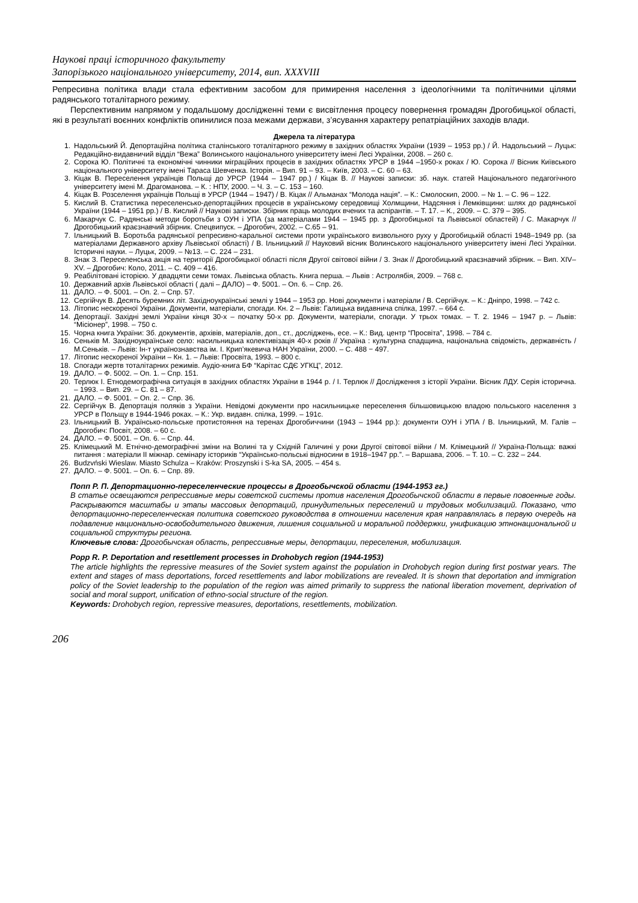Наукові праці історичного факультету
Запорізького національного університету, 2014, вип. XXXVIII
Репресивна політика влади стала ефективним засобом для примирення населення з ідеологічними та політичними цілями радянського тоталітарного режиму.
Перспективним напрямом у подальшому дослідженні теми є висвітлення процесу повернення громадян Дрогобицької області, які в результаті воєнних конфліктів опинилися поза межами держави, з’ясування характеру репатріаційних заходів влади.
Джерела та література
1. Надольський Й. Депортаційна політика сталінського тоталітарного режиму в західних областях України (1939 – 1953 рр.) / Й. Надольський – Луцьк: Редакційно-видавничий відділ “Вежа” Волинського національного університету імені Лесі Українки, 2008. – 260 с.
2. Сорока Ю. Політичні та економічні чинники міграційних процесів в західних областях УРСР в 1944 –1950-х роках / Ю. Сорока // Вісник Київського національного університету імені Тараса Шевченка. Історія. – Вип. 91 – 93. – Київ, 2003. – С. 60 – 63.
3. Кіцак В. Переселення українців Польщі до УРСР (1944 – 1947 рр.) / Кіцак В. // Наукові записки: зб. наук. статей Національного педагогічного університету імені М. Драгоманова. – К. : НПУ, 2000. – Ч. 3. – С. 153 – 160.
4. Кіцак В. Розселення українців Польщі в УРСР (1944 – 1947) / В. Кіцак // Альманах “Молода нація”. – К.: Смолоскип, 2000. – № 1. – С. 96 – 122.
5. Кислий В. Статистика переселенсько-депортаційних процесів в українському середовищі Холмщини, Надсяння і Лемківщини: шлях до радянської України (1944 – 1951 рр.) / В. Кислий // Наукові записки. Збірник праць молодих вчених та аспірантів. – Т. 17. – К., 2009. – С. 379 – 395.
6. Макарчук С. Радянські методи боротьби з ОУН і УПА (за матеріалами 1944 – 1945 рр. з Дрогобицької та Львівської областей) / С. Макарчук // Дрогобицький краєзнавчий збірник. Спецвипуск. – Дрогобич, 2002. – С.65 – 91.
7. Ільницький В. Боротьба радянської репресивно-каральної системи проти українського визвольного руху у Дрогобицькій області 1948–1949 рр. (за матеріалами Державного архіву Львівської області) / В. Ільницький // Науковий вісник Волинського національного університету імені Лесі Українки. Історичні науки. – Луцьк, 2009. – №13. – С. 224 – 231.
8. Знак З. Переселенська акція на території Дрогобицької області після Другої світової війни / З. Знак // Дрогобицький краєзнавчий збірник. – Вип. XIV–XV. – Дрогобич: Коло, 2011. – С. 409 – 416.
9. Реабілітовані історією. У двадцяти семи томах. Львівська область. Книга перша. – Львів : Астролябія, 2009. – 768 с.
10. Державний архів Львівської області ( далі – ДАЛО) – Ф. 5001. – Оп. 6. – Спр. 26.
11. ДАЛО. – Ф. 5001. – Оп. 2. – Спр. 57.
12. Сергійчук В. Десять буремних літ. Західноукраїнські землі у 1944 – 1953 рр. Нові документи і матеріали / В. Сергійчук. – К.: Дніпро, 1998. – 742 с.
13. Літопис нескореної України. Документи, матеріали, спогади. Кн. 2 – Львів: Галицька видавнича спілка, 1997. – 664 с.
14. Депортації. Західні землі України кінця 30-х – початку 50-х рр. Документи, матеріали, спогади. У трьох томах. – Т. 2. 1946 – 1947 р. – Львів: “Місіонер”, 1998. – 750 с.
15. Чорна книга України: Зб. документів, архівів, матеріалів, доп., ст., досліджень, есе. – К.: Вид. центр “Просвіта”, 1998. – 784 с.
16. Сеньків М. Західноукраїнське село: насильницька колективізація 40-х років // Україна : культурна спадщина, національна свідомість, державність / М.Сеньків. – Львів: Ін-т українознавства ім. І. Крип’якевича НАН України, 2000. – С. 488 − 497.
17. Літопис нескореної України – Кн. 1. – Львів: Просвіта, 1993. – 800 с.
18. Спогади жертв тоталітарних режимів. Аудіо-книга БФ “Карітас СДЄ УГКЦ”, 2012.
19. ДАЛО. – Ф. 5002. – Оп. 1. – Спр. 151.
20. Терлюк І. Етнодемографічна ситуація в західних областях України в 1944 р. / І. Терлюк // Дослідження з історії України. Вісник ЛДУ. Серія історична. – 1993. – Вип. 29. – С. 81 – 87.
21. ДАЛО. – Ф. 5001. − Оп. 2. − Спр. 36.
22. Сергійчук В. Депортація поляків з України. Невідомі документи про насильницьке переселення більшовицькою владою польського населення з УРСР в Польщу в 1944-1946 роках. – К.: Укр. видавн. спілка, 1999. – 191с.
23. Ільницький В. Українсько-польське протистояння на теренах Дрогобиччини (1943 – 1944 рр.): документи ОУН і УПА / В. Ільницький, М. Галів – Дрогобич: Посвіт, 2008. – 60 с.
24. ДАЛО. – Ф. 5001. – Оп. 6. – Спр. 44.
25. Клімецький М. Етнічно-демографічні зміни на Волині та у Східній Галичині у роки Другої світової війни / М. Клімецький // Україна-Польща: важкі питання : матеріали ІІ міжнар. семінару істориків “Українсько-польські відносини в 1918–1947 рр.”. – Варшава, 2006. – Т. 10. – С. 232 – 244.
26. Budzvński Wieslaw. Miasto Schulza – Kraków: Proszynski i S-ka SA, 2005. – 454 s.
27. ДАЛО. – Ф. 5001. – Оп. 6. – Спр. 89.
Попп Р. П. Депортационно-переселенческие процессы в Дрогобычской области (1944-1953 гг.)
В статье освещаются репрессивные меры советской системы против населения Дрогобычской области в первые повоенные годы. Раскрываются масштабы и этапы массовых депортаций, принудительных переселений и трудовых мобилизаций. Показано, что депортационно-переселенческая политика советского руководства в отношении населения края направлялась в первую очередь на подавление национально-освободительного движения, лишения социальной и моральной поддержки, унификацию этнонациональной и социальной структуры региона.
Ключевые слова: Дрогобычская область, репрессивные меры, депортации, переселения, мобилизация.
Popp R. P. Deportation and resettlement processes in Drohobych region (1944-1953)
The article highlights the repressive measures of the Soviet system against the population in Drohobych region during first postwar years. The extent and stages of mass deportations, forced resettlements and labor mobilizations are revealed. It is shown that deportation and immigration policy of the Soviet leadership to the population of the region was aimed primarily to suppress the national liberation movement, deprivation of social and moral support, unification of ethno-social structure of the region.
Keywords: Drohobych region, repressive measures, deportations, resettlements, mobilization.
206